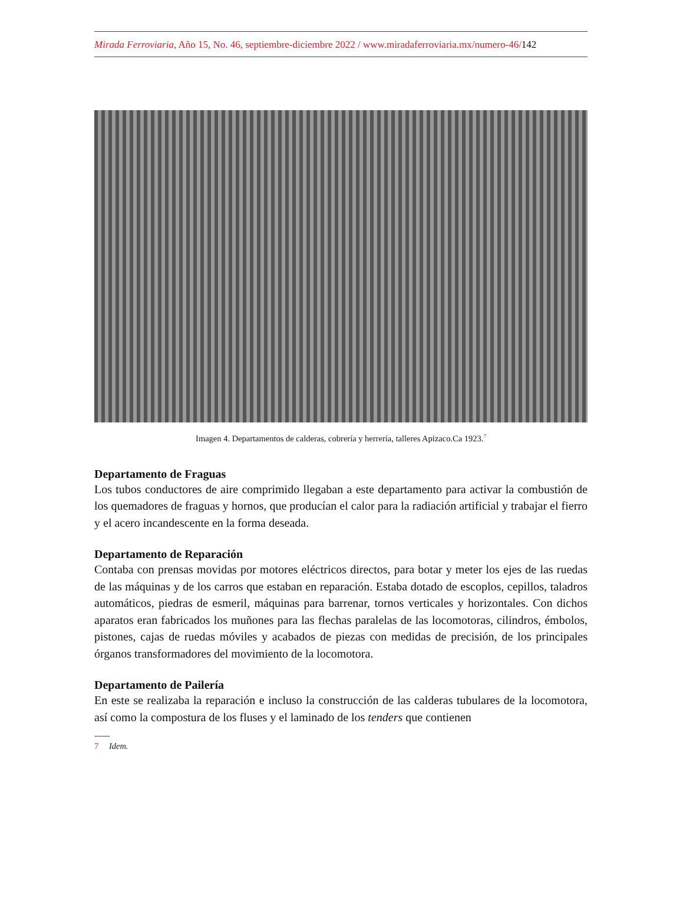Mirada Ferroviaria, Año 15, No. 46, septiembre-diciembre 2022 / www.miradaferroviaria.mx/numero-46/142
Imagen 4. Departamentos de calderas, cobrería y herrería, talleres Apizaco.Ca 1923.<sup>7</sup>
Departamento de Fraguas
Los tubos conductores de aire comprimido llegaban a este departamento para activar la combustión de los quemadores de fraguas y hornos, que producían el calor para la radiación artificial y trabajar el fierro y el acero incandescente en la forma deseada.
Departamento de Reparación
Contaba con prensas movidas por motores eléctricos directos, para botar y meter los ejes de las ruedas de las máquinas y de los carros que estaban en reparación. Estaba dotado de escoplos, cepillos, taladros automáticos, piedras de esmeril, máquinas para barrenar, tornos verticales y horizontales. Con dichos aparatos eran fabricados los muñones para las flechas paralelas de las locomotoras, cilindros, émbolos, pistones, cajas de ruedas móviles y acabados de piezas con medidas de precisión, de los principales órganos transformadores del movimiento de la locomotora.
Departamento de Pailería
En este se realizaba la reparación e incluso la construcción de las calderas tubulares de la locomotora, así como la compostura de los fluses y el laminado de los tenders que contienen
7 Idem.